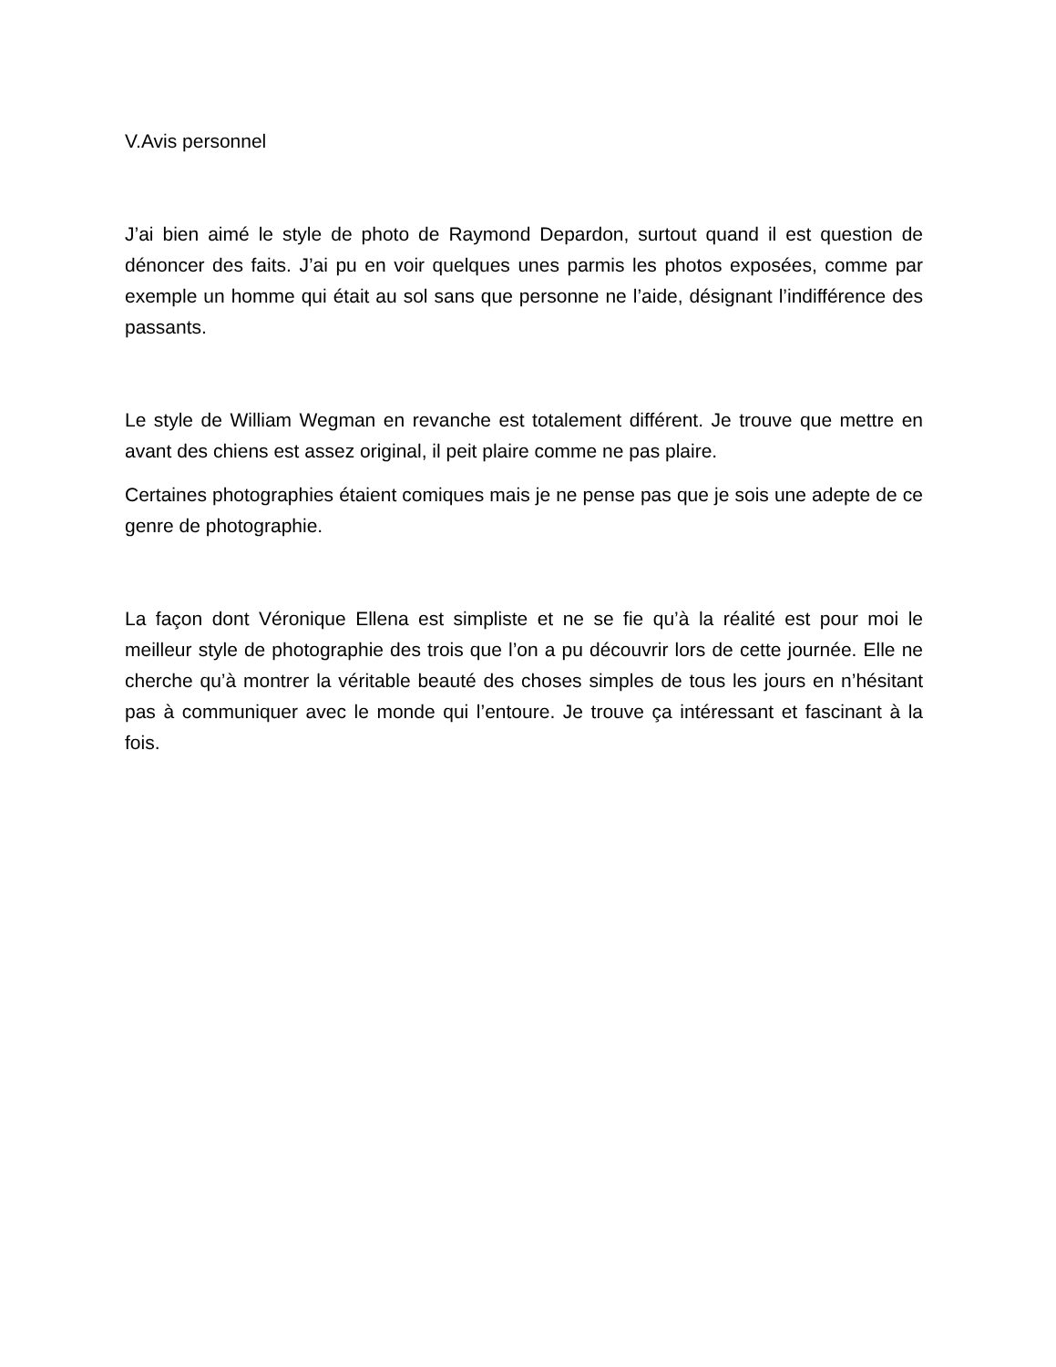V.Avis personnel
J’ai bien aimé le style de photo de Raymond Depardon, surtout quand il est question de dénoncer des faits. J’ai pu en voir quelques unes parmis les photos exposées, comme par exemple un homme qui était au sol sans que personne ne l’aide, désignant l’indifférence des passants.
Le style de William Wegman en revanche est totalement différent. Je trouve que mettre en avant des chiens est assez original, il peit plaire comme ne pas plaire.
Certaines photographies étaient comiques mais je ne pense pas que je sois une adepte de ce genre de photographie.
La façon dont Véronique Ellena est simpliste et ne se fie qu’à la réalité est pour moi le meilleur style de photographie des trois que l’on a pu découvrir lors de cette journée. Elle ne cherche qu’à montrer la véritable beauté des choses simples de tous les jours en n’hésitant pas à communiquer avec le monde qui l’entoure. Je trouve ça intéressant et fascinant à la fois.